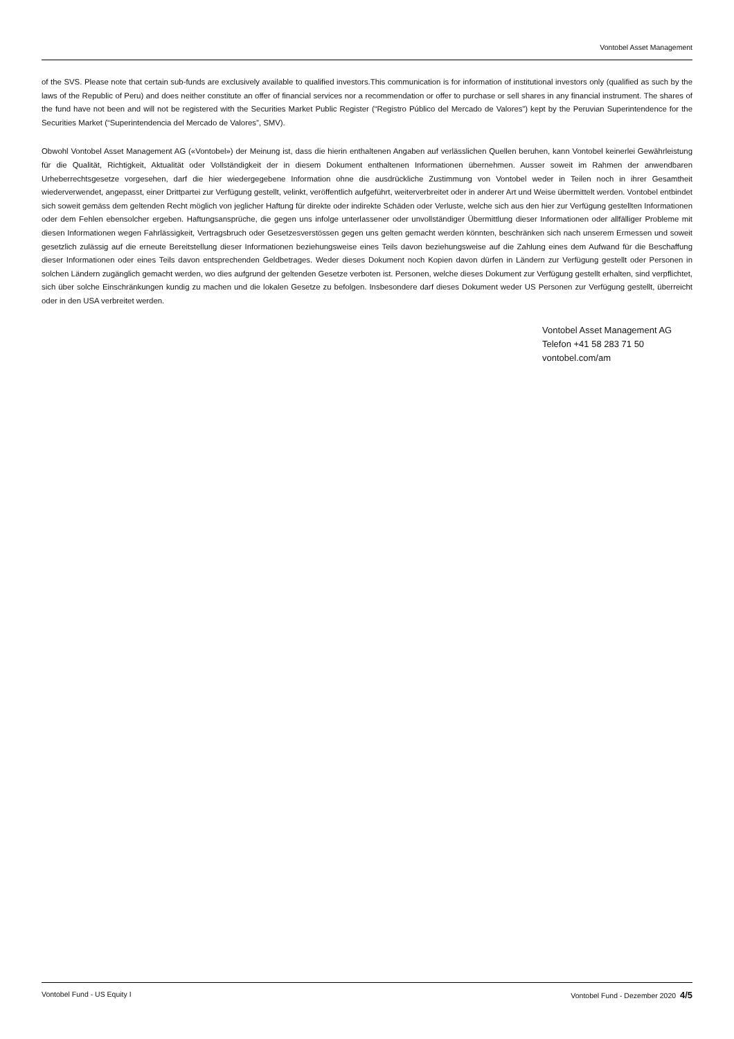Vontobel Asset Management
of the SVS. Please note that certain sub-funds are exclusively available to qualified investors.This communication is for information of institutional investors only (qualified as such by the laws of the Republic of Peru) and does neither constitute an offer of financial services nor a recommendation or offer to purchase or sell shares in any financial instrument. The shares of the fund have not been and will not be registered with the Securities Market Public Register (“Registro Público del Mercado de Valores”) kept by the Peruvian Superintendence for the Securities Market (“Superintendencia del Mercado de Valores”, SMV).
Obwohl Vontobel Asset Management AG («Vontobel») der Meinung ist, dass die hierin enthaltenen Angaben auf verlässlichen Quellen beruhen, kann Vontobel keinerlei Gewährleistung für die Qualität, Richtigkeit, Aktualität oder Vollständigkeit der in diesem Dokument enthaltenen Informationen übernehmen. Ausser soweit im Rahmen der anwendbaren Urheberrechtsgesetze vorgesehen, darf die hier wiedergegebene Information ohne die ausdrückliche Zustimmung von Vontobel weder in Teilen noch in ihrer Gesamtheit wiederverwendet, angepasst, einer Drittpartei zur Verfügung gestellt, velinkt, veröffentlich aufgeführt, weiterverbreitet oder in anderer Art und Weise übermittelt werden. Vontobel entbindet sich soweit gemäss dem geltenden Recht möglich von jeglicher Haftung für direkte oder indirekte Schäden oder Verluste, welche sich aus den hier zur Verfügung gestellten Informationen oder dem Fehlen ebensolcher ergeben. Haftungsansprüche, die gegen uns infolge unterlassener oder unvollständiger Übermittlung dieser Informationen oder allfälliger Probleme mit diesen Informationen wegen Fahrlässigkeit, Vertragsbruch oder Gesetzesverstössen gegen uns gelten gemacht werden könnten, beschränken sich nach unserem Ermessen und soweit gesetzlich zulässig auf die erneute Bereitstellung dieser Informationen beziehungsweise eines Teils davon beziehungsweise auf die Zahlung eines dem Aufwand für die Beschaffung dieser Informationen oder eines Teils davon entsprechenden Geldbetrages. Weder dieses Dokument noch Kopien davon dürfen in Ländern zur Verfügung gestellt oder Personen in solchen Ländern zugänglich gemacht werden, wo dies aufgrund der geltenden Gesetze verboten ist. Personen, welche dieses Dokument zur Verfügung gestellt erhalten, sind verpflichtet, sich über solche Einschränkungen kundig zu machen und die lokalen Gesetze zu befolgen. Insbesondere darf dieses Dokument weder US Personen zur Verfügung gestellt, überreicht oder in den USA verbreitet werden.
Vontobel Asset Management AG
Telefon +41 58 283 71 50
vontobel.com/am
Vontobel Fund - US Equity I Vontobel Fund - Dezember 2020 4/5